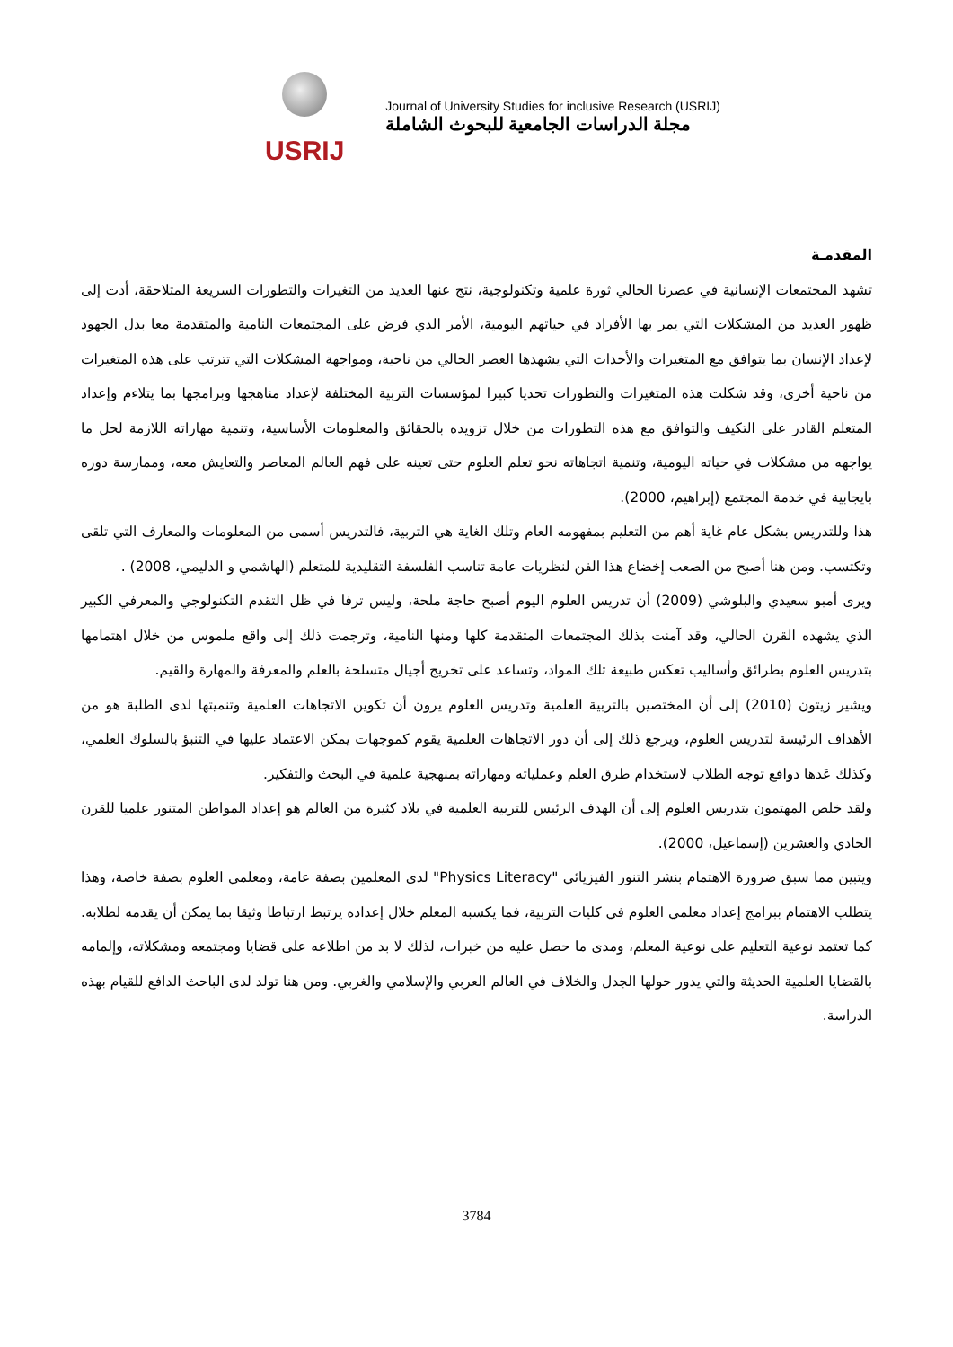USRIJ
Journal of University Studies for inclusive Research (USRIJ)
مجلة الدراسات الجامعية للبحوث الشاملة
المقدمـة
تشهد المجتمعات الإنسانية في عصرنا الحالي ثورة علمية وتكنولوجية، نتج عنها العديد من التغيرات والتطورات السريعة المتلاحقة، أدت إلى ظهور العديد من المشكلات التي يمر بها الأفراد في حياتهم اليومية، الأمر الذي فرض على المجتمعات النامية والمتقدمة معا بذل الجهود لإعداد الإنسان بما يتوافق مع المتغيرات والأحداث التي يشهدها العصر الحالي من ناحية، ومواجهة المشكلات التي تترتب على هذه المتغيرات من ناحية أخرى، وقد شكلت هذه المتغيرات والتطورات تحديا كبيرا لمؤسسات التربية المختلفة لإعداد مناهجها وبرامجها بما يتلاءم وإعداد المتعلم القادر على التكيف والتوافق مع هذه التطورات من خلال تزويده بالحقائق والمعلومات الأساسية، وتنمية مهاراته اللازمة لحل ما يواجهه من مشكلات في حياته اليومية، وتنمية اتجاهاته نحو تعلم العلوم حتى تعينه على فهم العالم المعاصر والتعايش معه، وممارسة دوره بايجابية في خدمة المجتمع (إبراهيم، 2000).
هذا وللتدريس بشكل عام غاية أهم من التعليم بمفهومه العام وتلك الغاية هي التربية، فالتدريس أسمى من المعلومات والمعارف التي تلقى وتكتسب. ومن هنا أصبح من الصعب إخضاع هذا الفن لنظريات عامة تناسب الفلسفة التقليدية للمتعلم (الهاشمي و الدليمي، 2008) .
ويرى أمبو سعيدي والبلوشي (2009) أن تدريس العلوم اليوم أصبح حاجة ملحة، وليس ترفا في ظل التقدم التكنولوجي والمعرفي الكبير الذي يشهده القرن الحالي، وقد آمنت بذلك المجتمعات المتقدمة كلها ومنها النامية، وترجمت ذلك إلى واقع ملموس من خلال اهتمامها بتدريس العلوم بطرائق وأساليب تعكس طبيعة تلك المواد، وتساعد على تخريج أجيال متسلحة بالعلم والمعرفة والمهارة والقيم.
ويشير زيتون (2010) إلى أن المختصين بالتربية العلمية وتدريس العلوم يرون أن تكوين الاتجاهات العلمية وتنميتها لدى الطلبة هو من الأهداف الرئيسة لتدريس العلوم، ويرجع ذلك إلى أن دور الاتجاهات العلمية يقوم كموجهات يمكن الاعتماد عليها في التنبؤ بالسلوك العلمي، وكذلك عَدها دوافع توجه الطلاب لاستخدام طرق العلم وعملياته ومهاراته بمنهجية علمية في البحث والتفكير.
ولقد خلص المهتمون بتدريس العلوم إلى أن الهدف الرئيس للتربية العلمية في بلاد كثيرة من العالم هو إعداد المواطن المتنور علميا للقرن الحادي والعشرين (إسماعيل، 2000).
ويتبين مما سبق ضرورة الاهتمام بنشر التنور الفيزيائي "Physics Literacy" لدى المعلمين بصفة عامة، ومعلمي العلوم بصفة خاصة، وهذا يتطلب الاهتمام ببرامج إعداد معلمي العلوم في كليات التربية، فما يكسبه المعلم خلال إعداده يرتبط ارتباطا وثيقا بما يمكن أن يقدمه لطلابه. كما تعتمد نوعية التعليم على نوعية المعلم، ومدى ما حصل عليه من خبرات، لذلك لا بد من اطلاعه على قضايا ومجتمعه ومشكلاته، وإلمامه بالقضايا العلمية الحديثة والتي يدور حولها الجدل والخلاف في العالم العربي والإسلامي والغربي. ومن هنا تولد لدى الباحث الدافع للقيام بهذه الدراسة.
3784